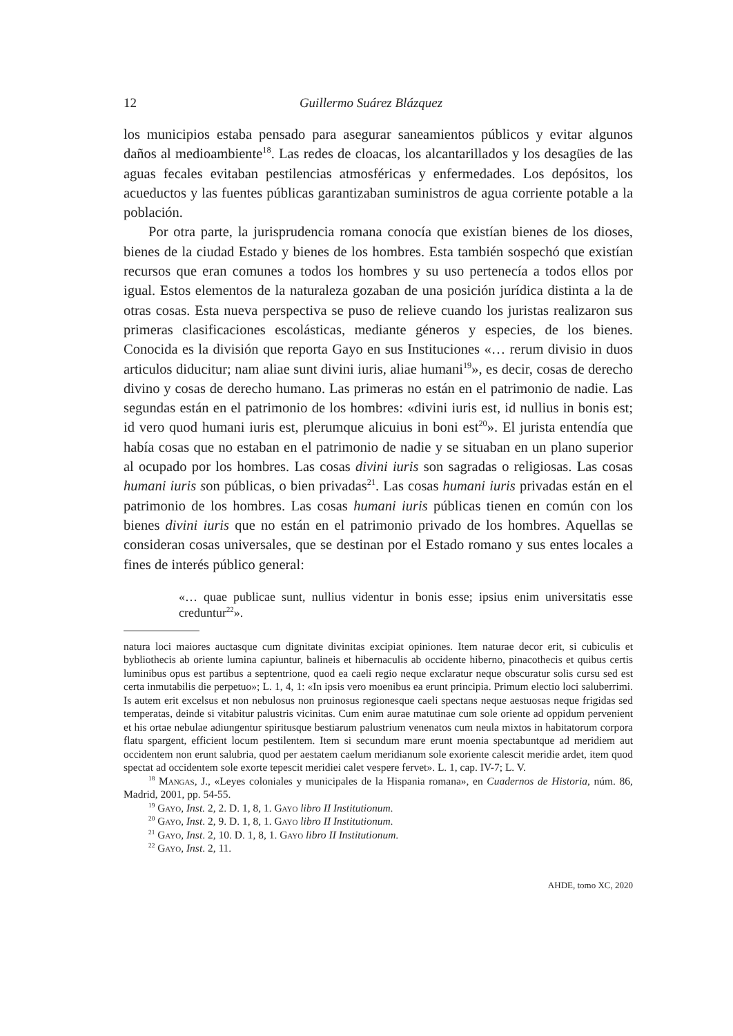12 Guillermo Suárez Blázquez
los municipios estaba pensado para asegurar saneamientos públicos y evitar algunos daños al medioambiente<sup>18</sup>. Las redes de cloacas, los alcantarillados y los desagües de las aguas fecales evitaban pestilencias atmosféricas y enfermedades. Los depósitos, los acueductos y las fuentes públicas garantizaban suministros de agua corriente potable a la población.
Por otra parte, la jurisprudencia romana conocía que existían bienes de los dioses, bienes de la ciudad Estado y bienes de los hombres. Esta también sospechó que existían recursos que eran comunes a todos los hombres y su uso pertenecía a todos ellos por igual. Estos elementos de la naturaleza gozaban de una posición jurídica distinta a la de otras cosas. Esta nueva perspectiva se puso de relieve cuando los juristas realizaron sus primeras clasificaciones escolásticas, mediante géneros y especies, de los bienes. Conocida es la división que reporta Gayo en sus Instituciones «… rerum divisio in duos articulos diducitur; nam aliae sunt divini iuris, aliae humani<sup>19</sup>», es decir, cosas de derecho divino y cosas de derecho humano. Las primeras no están en el patrimonio de nadie. Las segundas están en el patrimonio de los hombres: «divini iuris est, id nullius in bonis est; id vero quod humani iuris est, plerumque alicuius in boni est<sup>20</sup>». El jurista entendía que había cosas que no estaban en el patrimonio de nadie y se situaban en un plano superior al ocupado por los hombres. Las cosas divini iuris son sagradas o religiosas. Las cosas humani iuris son públicas, o bien privadas<sup>21</sup>. Las cosas humani iuris privadas están en el patrimonio de los hombres. Las cosas humani iuris públicas tienen en común con los bienes divini iuris que no están en el patrimonio privado de los hombres. Aquellas se consideran cosas universales, que se destinan por el Estado romano y sus entes locales a fines de interés público general:
«… quae publicae sunt, nullius videntur in bonis esse; ipsius enim universitatis esse creduntur<sup>22</sup>».
natura loci maiores auctasque cum dignitate divinitas excipiat opiniones. Item naturae decor erit, si cubiculis et bybliothecis ab oriente lumina capiuntur, balineis et hibernaculis ab occidente hiberno, pinacothecis et quibus certis luminibus opus est partibus a septentrione, quod ea caeli regio neque exclaratur neque obscuratur solis cursu sed est certa inmutabilis die perpetuo»; L. 1, 4, 1: «In ipsis vero moenibus ea erunt principia. Primum electio loci saluberrimi. Is autem erit excelsus et non nebulosus non pruinosus regionesque caeli spectans neque aestuosas neque frigidas sed temperatas, deinde si vitabitur palustris vicinitas. Cum enim aurae matutinae cum sole oriente ad oppidum pervenient et his ortae nebulae adiungentur spiritusque bestiarum palustrium venenatos cum neula mixtos in habitatorum corpora flatu spargent, efficient locum pestilentem. Item si secundum mare erunt moenia spectabuntque ad meridiem aut occidentem non erunt salubria, quod per aestatem caelum meridianum sole exoriente calescit meridie ardet, item quod spectat ad occidentem sole exorte tepescit meridiei calet vespere fervet». L. 1, cap. IV-7; L. V.
<sup>18</sup> Mangas, J., «Leyes coloniales y municipales de la Hispania romana», en Cuadernos de Historia, núm. 86, Madrid, 2001, pp. 54-55.
<sup>19</sup> Gayo, Inst. 2, 2. D. 1, 8, 1. Gayo libro II Institutionum.
<sup>20</sup> Gayo, Inst. 2, 9. D. 1, 8, 1. Gayo libro II Institutionum.
<sup>21</sup> Gayo, Inst. 2, 10. D. 1, 8, 1. Gayo libro II Institutionum.
<sup>22</sup> Gayo, Inst. 2, 11.
AHDE, tomo XC, 2020